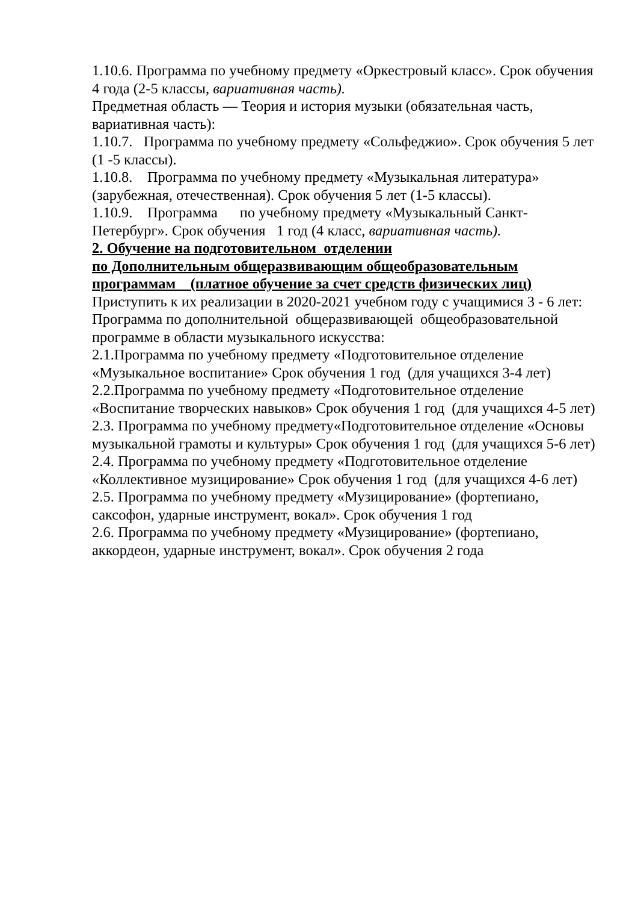1.10.6. Программа по учебному предмету «Оркестровый класс». Срок обучения 4 года (2-5 классы, вариативная часть).
Предметная область — Теория и история музыки (обязательная часть, вариативная часть):
1.10.7. Программа по учебному предмету «Сольфеджио». Срок обучения 5 лет (1 -5 классы).
1.10.8. Программа по учебному предмету «Музыкальная литература» (зарубежная, отечественная). Срок обучения 5 лет (1-5 классы).
1.10.9. Программа по учебному предмету «Музыкальный Санкт-Петербург». Срок обучения 1 год (4 класс, вариативная часть).
2. Обучение на подготовительном отделении
по Дополнительным общеразвивающим общеобразовательным программам (платное обучение за счет средств физических лиц)
Приступить к их реализации в 2020-2021 учебном году с учащимися 3 - 6 лет:
Программа по дополнительной общеразвивающей общеобразовательной программе в области музыкального искусства:
2.1.Программа по учебному предмету «Подготовительное отделение «Музыкальное воспитание» Срок обучения 1 год (для учащихся 3-4 лет)
2.2.Программа по учебному предмету «Подготовительное отделение «Воспитание творческих навыков» Срок обучения 1 год (для учащихся 4-5 лет)
2.3. Программа по учебному предмету«Подготовительное отделение «Основы музыкальной грамоты и культуры» Срок обучения 1 год (для учащихся 5-6 лет)
2.4. Программа по учебному предмету «Подготовительное отделение «Коллективное музицирование» Срок обучения 1 год (для учащихся 4-6 лет)
2.5. Программа по учебному предмету «Музицирование» (фортепиано, саксофон, ударные инструмент, вокал». Срок обучения 1 год
2.6. Программа по учебному предмету «Музицирование» (фортепиано, аккордеон, ударные инструмент, вокал». Срок обучения 2 года